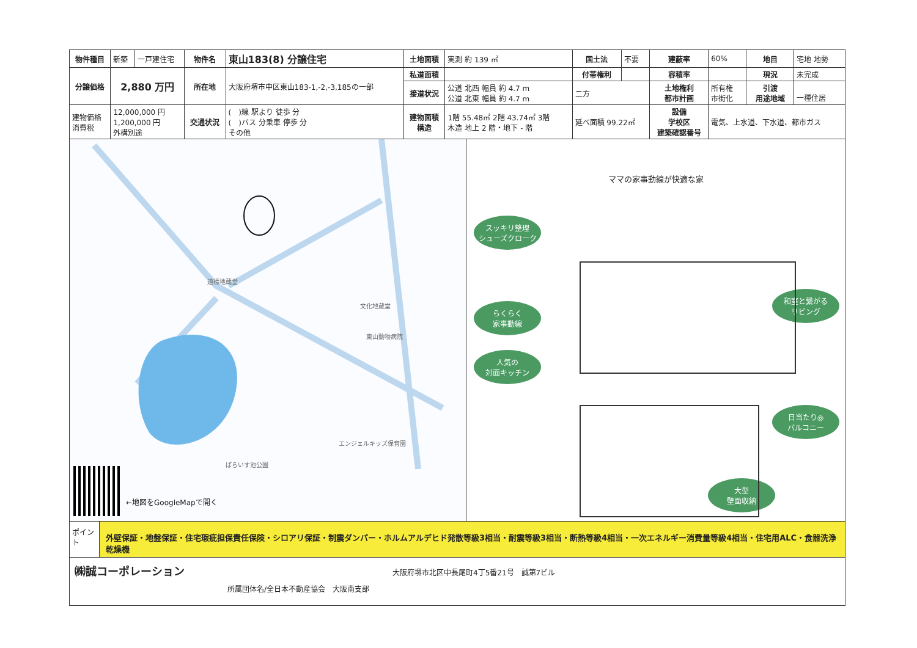| 物件種目 | 新築 | 一戸建住宅 | 物件名 | 東山183(8) 分譲住宅 | 土地面積 | 実測 約 139 ㎡ | 国土法 | 不要 | 建蔽率 | 60% | 地目 | 宅地 地勢 |
| 分譲価格 | 2,880 万円 | | 所在地 | 大阪府堺市中区東山183-1,-2,-3,185の一部 | 私道面積 | | 付帯権利 | | 容積率 | | 現況 | 未完成 |
| | | | | | 接道状況 | 公道 北西 幅員 約 4.7 m 公道 北東 幅員 約 4.7 m | 二方 | | 土地権利 都市計画 | 所有権 市街化 | 引渡 用途地域 | 一種住居 |
| 建物価格 消費税 | 12,000,000 円 1,200,000 円 外構別途 | | 交通状況 | ( )線 駅より 徒歩 分 ( )バス 分乗車 停歩 分 その他 | 建物面積 構造 | 1階 55.48㎡ 2階 43.74㎡ 3階 木造 地上 2 階・地下 - 階 | 延べ面積 99.22㎡ | | 設備 学校区 建築確認番号 | 電気、上水道、下水道、都市ガス | | |
道標地蔵堂
文化地蔵堂
東山動物病院
エンジェルキッズ保育園
ぱらいす池公園
←地図をGoogleMapで開く
ママの家事動線が快適な家
スッキリ整理
シューズクローク
らくらく
家事動線
人気の
対面キッチン
和室と繋がる
リビング
日当たり◎
バルコニー
大型
壁面収納
ポイント
外壁保証・地盤保証・住宅瑕疵担保責任保険・シロアリ保証・制震ダンパー・ホルムアルデヒド発散等級3相当・耐震等級3相当・断熱等級4相当・一次エネルギー消費量等級4相当・住宅用ALC・食器洗浄乾燥機
㈱誠コーポレーション 大阪府堺市北区中長尾町4丁5番21号　誠第7ビル
所属団体名/全日本不動産協会　大阪南支部